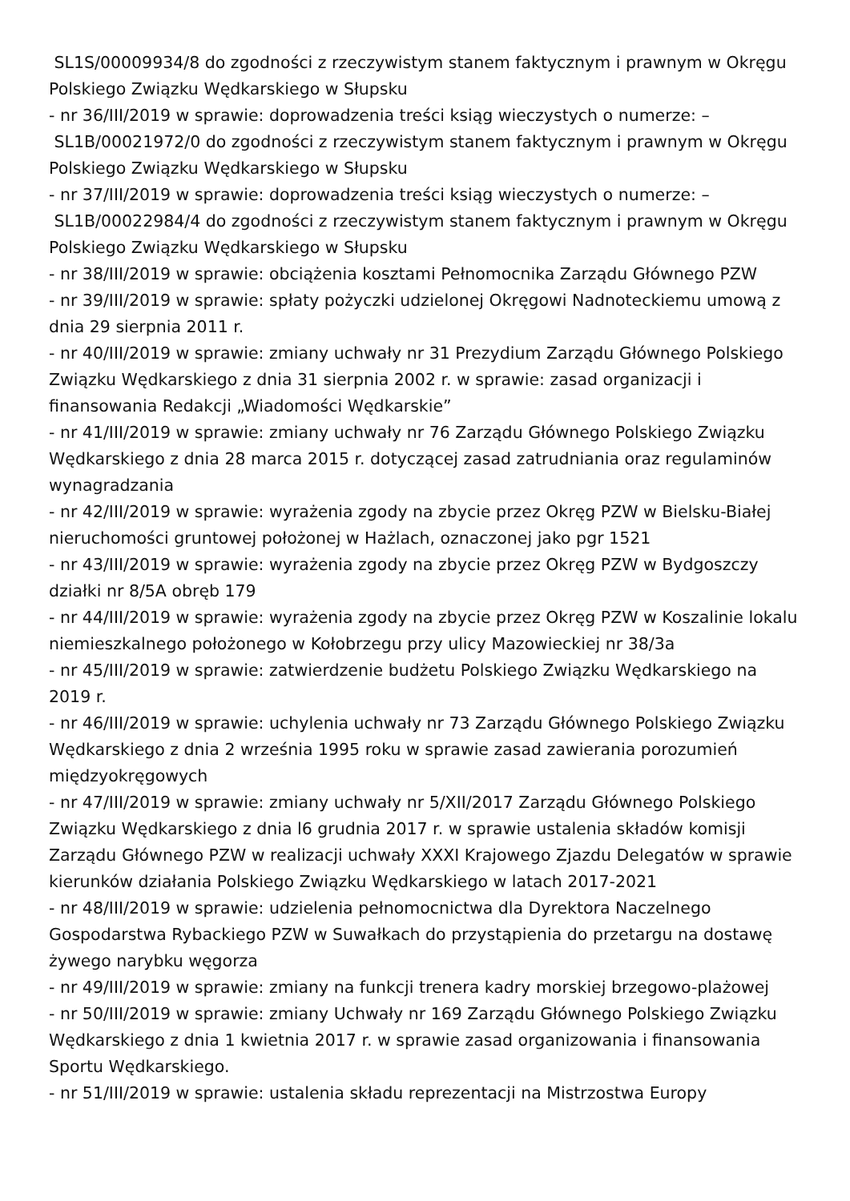SL1S/00009934/8 do zgodności z rzeczywistym stanem faktycznym i prawnym w Okręgu Polskiego Związku Wędkarskiego w Słupsku
- nr 36/III/2019 w sprawie: doprowadzenia treści ksiąg wieczystych o numerze: –
SL1B/00021972/0 do zgodności z rzeczywistym stanem faktycznym i prawnym w Okręgu Polskiego Związku Wędkarskiego w Słupsku
- nr 37/III/2019 w sprawie: doprowadzenia treści ksiąg wieczystych o numerze: –
SL1B/00022984/4 do zgodności z rzeczywistym stanem faktycznym i prawnym w Okręgu Polskiego Związku Wędkarskiego w Słupsku
- nr 38/III/2019 w sprawie: obciążenia kosztami Pełnomocnika Zarządu Głównego PZW
- nr 39/III/2019 w sprawie: spłaty pożyczki udzielonej Okręgowi Nadnoteckiemu umową z dnia 29 sierpnia 2011 r.
- nr 40/III/2019 w sprawie: zmiany uchwały nr 31 Prezydium Zarządu Głównego Polskiego Związku Wędkarskiego z dnia 31 sierpnia 2002 r. w sprawie: zasad organizacji i finansowania Redakcji „Wiadomości Wędkarskie”
- nr 41/III/2019 w sprawie: zmiany uchwały nr 76 Zarządu Głównego Polskiego Związku Wędkarskiego z dnia 28 marca 2015 r. dotyczącej zasad zatrudniania oraz regulaminów wynagradzania
- nr 42/III/2019 w sprawie: wyrażenia zgody na zbycie przez Okręg PZW w Bielsku-Białej nieruchomości gruntowej położonej w Hażlach, oznaczonej jako pgr 1521
- nr 43/III/2019 w sprawie: wyrażenia zgody na zbycie przez Okręg PZW w Bydgoszczy działki nr 8/5A obręb 179
- nr 44/III/2019 w sprawie: wyrażenia zgody na zbycie przez Okręg PZW w Koszalinie lokalu niemieszkalnego położonego w Kołobrzegu przy ulicy Mazowieckiej nr 38/3a
- nr 45/III/2019 w sprawie: zatwierdzenie budżetu Polskiego Związku Wędkarskiego na 2019 r.
- nr 46/III/2019 w sprawie: uchylenia uchwały nr 73 Zarządu Głównego Polskiego Związku Wędkarskiego z dnia 2 września 1995 roku w sprawie zasad zawierania porozumień międzyokręgowych
- nr 47/III/2019 w sprawie: zmiany uchwały nr 5/XII/2017 Zarządu Głównego Polskiego Związku Wędkarskiego z dnia l6 grudnia 2017 r. w sprawie ustalenia składów komisji Zarządu Głównego PZW w realizacji uchwały XXXI Krajowego Zjazdu Delegatów w sprawie kierunków działania Polskiego Związku Wędkarskiego w latach 2017-2021
- nr 48/III/2019 w sprawie: udzielenia pełnomocnictwa dla Dyrektora Naczelnego Gospodarstwa Rybackiego PZW w Suwałkach do przystąpienia do przetargu na dostawę żywego narybku węgorza
- nr 49/III/2019 w sprawie: zmiany na funkcji trenera kadry morskiej brzegowo-plażowej
- nr 50/III/2019 w sprawie: zmiany Uchwały nr 169 Zarządu Głównego Polskiego Związku Wędkarskiego z dnia 1 kwietnia 2017 r. w sprawie zasad organizowania i finansowania Sportu Wędkarskiego.
- nr 51/III/2019 w sprawie: ustalenia składu reprezentacji na Mistrzostwa Europy